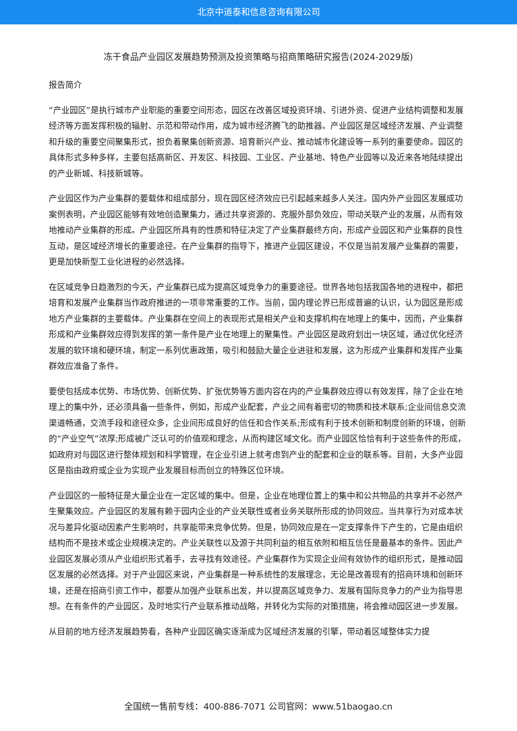北京中道泰和信息咨询有限公司
冻干食品产业园区发展趋势预测及投资策略与招商策略研究报告(2024-2029版)
报告简介
“产业园区”是执行城市产业职能的重要空间形态，园区在改善区域投资环境、引进外资、促进产业结构调整和发展经济等方面发挥积极的辐射、示范和带动作用，成为城市经济腾飞的助推器。产业园区是区域经济发展、产业调整和升级的重要空间聚集形式，担负着聚集创新资源、培育新兴产业、推动城市化建设等一系列的重要使命。园区的具体形式多种多样，主要包括高新区、开发区、科技园、工业区、产业基地、特色产业园等以及近来各地陆续提出的产业新城、科技新城等。
产业园区作为产业集群的要载体和组成部分，现在园区经济效应已引起越来越多人关注。国内外产业园区发展成功案例表明，产业园区能够有效地创造聚集力，通过共享资源的、克服外部负效应，带动关联产业的发展，从而有效地推动产业集群的形成。产业园区所具有的性质和特征决定了产业集群最终方向，形成产业园区和产业集群的良性互动，是区域经济增长的重要途径。在产业集群的指导下，推进产业园区建设，不仅是当前发展产业集群的需要，更是加快新型工业化进程的必然选择。
在区域竞争日趋激烈的今天，产业集群已成为提高区域竞争力的重要途径。世界各地包括我国各地的进程中，都把培育和发展产业集群当作政府推进的一项非常重要的工作。当前，国内理论界已形成普遍的认识，认为园区是形成地方产业集群的主要载体。产业集群在空间上的表现形式是相关产业和支撑机构在地理上的集中，因而，产业集群形成和产业集群效应得到发挥的第一条件是产业在地理上的聚集性。产业园区是政府划出一块区域，通过优化经济发展的软环境和硬环境，制定一系列优惠政策，吸引和鼓励大量企业进驻和发展，这为形成产业集群和发挥产业集群效应准备了条件。
要使包括成本优势、市场优势、创新优势、扩张优势等方面内容在内的产业集群效应得以有效发挥，除了企业在地理上的集中外，还必须具备一些条件，例如，形成产业配套，产业之间有着密切的物质和技术联系;企业间信息交流渠道畅通，交流手段和途径众多，企业间形成良好的信任和合作关系;形成有利于技术创新和制度创新的环境，创新的“产业空气”浓厚;形成被广泛认可的价值观和理念，从而构建区域文化。而产业园区恰恰有利于这些条件的形成，如政府对与园区进行整体规划和科学管理，在企业引进上就考虑到产业的配套和企业的联系等。目前，大多产业园区是指由政府或企业为实现产业发展目标而创立的特殊区位环境。
产业园区的一般特征是大量企业在一定区域的集中。但是，企业在地理位置上的集中和公共物品的共享并不必然产生聚集效应。产业园区的发展有赖于园内企业的产业关联性或者业务关联所形成的协同效应。当共享行为对成本状况与差异化驱动因素产生影响时，共享能带来竞争优势。但是，协同效应是在一定支撑条件下产生的，它是由组织结构而不是技术或企业规模决定的。产业关联性以及源于共同利益的相互依附和相互信任是最基本的条件。因此产业园区发展必须从产业组织形式着手，去寻找有效途径。产业集群作为实现企业间有效协作的组织形式，是推动园区发展的必然选择。对于产业园区来说，产业集群是一种系统性的发展理念，无论是改善现有的招商环境和创新环境，还是在招商引资工作中，都要从加强产业联系出发，并以提高区域竞争力、发展有国际竞争力的产业为指导思想。在有条件的产业园区，及时地实行产业联系推动战略，并转化为实际的对策措施，将会推动园区进一步发展。
从目前的地方经济发展趋势看，各种产业园区确实逐渐成为区域经济发展的引擎，带动着区域整体实力提
全国统一售前专线：400-886-7071 公司官网：www.51baogao.cn